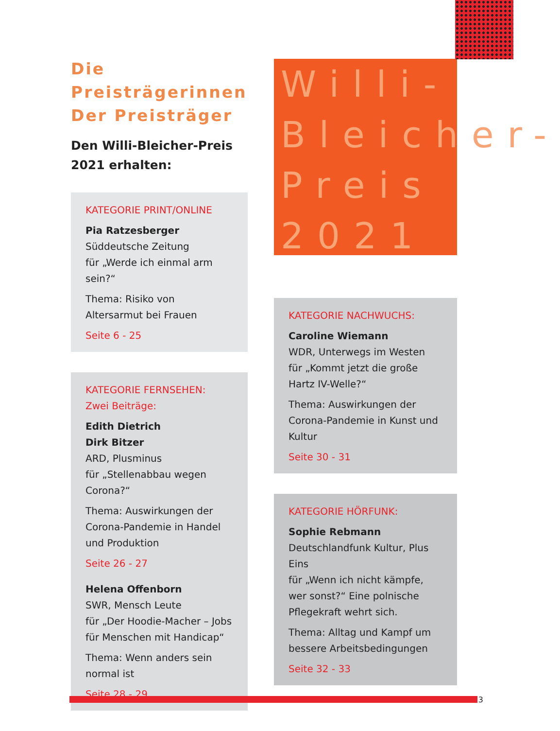Die Preisträgerinnen
Der Preisträger
Den Willi-Bleicher-Preis
2021 erhalten:
KATEGORIE PRINT/ONLINE
Pia Ratzesberger
Süddeutsche Zeitung
für „Werde ich einmal arm sein?“
Thema: Risiko von Altersarmut bei Frauen
Seite 6 - 25
KATEGORIE FERNSEHEN:
Zwei Beiträge:
Edith Dietrich
Dirk Bitzer
ARD, Plusminus
für „Stellenabbau wegen Corona?“
Thema: Auswirkungen der Corona-Pandemie in Handel und Produktion
Seite 26 - 27
Helena Offenborn
SWR, Mensch Leute
für „Der Hoodie-Macher – Jobs für Menschen mit Handicap“
Thema: Wenn anders sein normal ist
Seite 28 - 29
Willi-
Bleicher-
Preis
2021
KATEGORIE NACHWUCHS:
Caroline Wiemann
WDR, Unterwegs im Westen
für „Kommt jetzt die große Hartz IV-Welle?“
Thema: Auswirkungen der Corona-Pandemie in Kunst und Kultur
Seite 30 - 31
KATEGORIE HÖRFUNK:
Sophie Rebmann
Deutschlandfunk Kultur, Plus Eins
für „Wenn ich nicht kämpfe, wer sonst?“ Eine polnische Pflegekraft wehrt sich.
Thema: Alltag und Kampf um bessere Arbeitsbedingungen
Seite 32 - 33
3